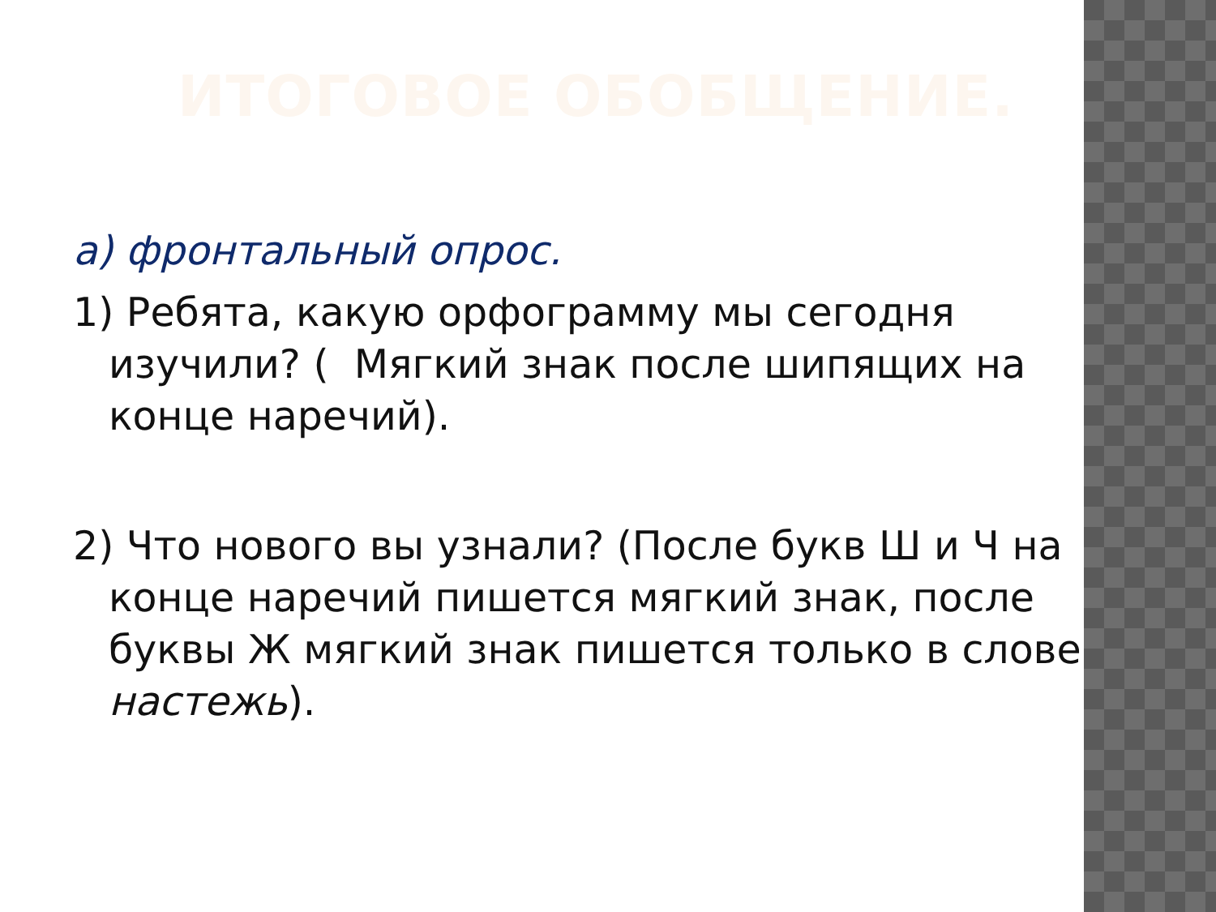ИТОГОВОЕ ОБОБЩЕНИЕ.
а) фронтальный опрос.
1) Ребята, какую орфограмму мы сегодня изучили? ( Мягкий знак после шипящих на конце наречий).
2) Что нового вы узнали? (После букв Ш и Ч на конце наречий пишется мягкий знак, после буквы Ж мягкий знак пишется только в слове настежь).